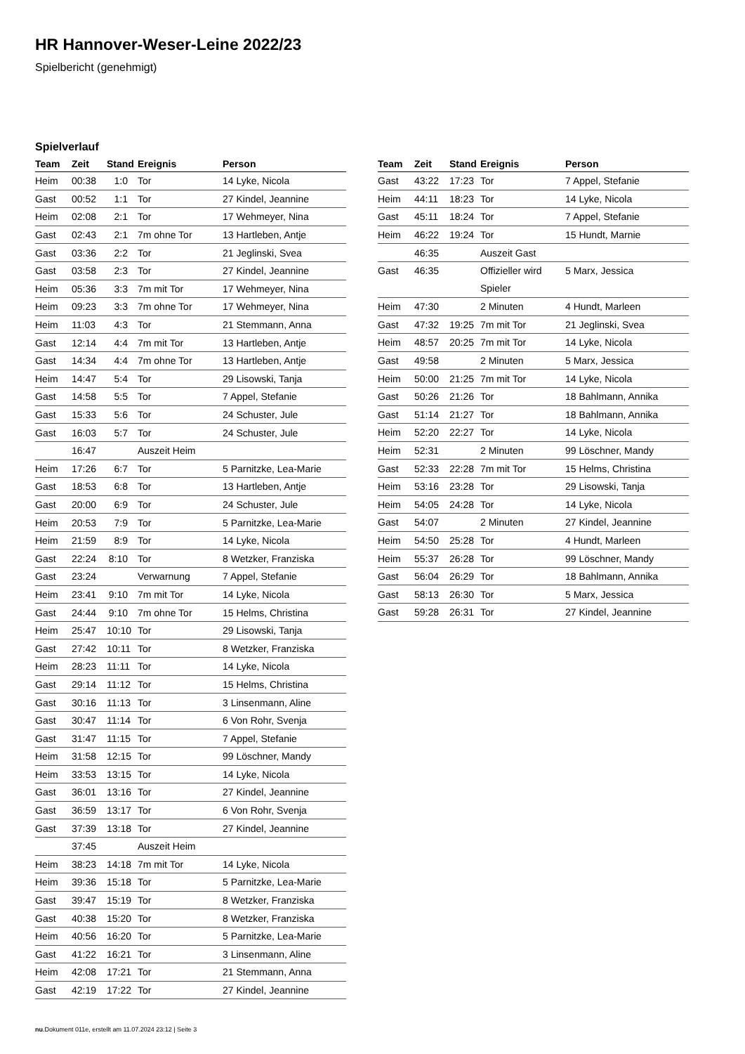HR Hannover-Weser-Leine 2022/23
Spielbericht (genehmigt)
Spielverlauf
| Team | Zeit | Stand | Ereignis | Person |
| --- | --- | --- | --- | --- |
| Heim | 00:38 | 1:0 | Tor | 14 Lyke, Nicola |
| Gast | 00:52 | 1:1 | Tor | 27 Kindel, Jeannine |
| Heim | 02:08 | 2:1 | Tor | 17 Wehmeyer, Nina |
| Gast | 02:43 | 2:1 | 7m ohne Tor | 13 Hartleben, Antje |
| Gast | 03:36 | 2:2 | Tor | 21 Jeglinski, Svea |
| Gast | 03:58 | 2:3 | Tor | 27 Kindel, Jeannine |
| Heim | 05:36 | 3:3 | 7m mit Tor | 17 Wehmeyer, Nina |
| Heim | 09:23 | 3:3 | 7m ohne Tor | 17 Wehmeyer, Nina |
| Heim | 11:03 | 4:3 | Tor | 21 Stemmann, Anna |
| Gast | 12:14 | 4:4 | 7m mit Tor | 13 Hartleben, Antje |
| Gast | 14:34 | 4:4 | 7m ohne Tor | 13 Hartleben, Antje |
| Heim | 14:47 | 5:4 | Tor | 29 Lisowski, Tanja |
| Gast | 14:58 | 5:5 | Tor | 7 Appel, Stefanie |
| Gast | 15:33 | 5:6 | Tor | 24 Schuster, Jule |
| Gast | 16:03 | 5:7 | Tor | 24 Schuster, Jule |
| | 16:47 | | Auszeit Heim | |
| Heim | 17:26 | 6:7 | Tor | 5 Parnitzke, Lea-Marie |
| Gast | 18:53 | 6:8 | Tor | 13 Hartleben, Antje |
| Gast | 20:00 | 6:9 | Tor | 24 Schuster, Jule |
| Heim | 20:53 | 7:9 | Tor | 5 Parnitzke, Lea-Marie |
| Heim | 21:59 | 8:9 | Tor | 14 Lyke, Nicola |
| Gast | 22:24 | 8:10 | Tor | 8 Wetzker, Franziska |
| Gast | 23:24 | | Verwarnung | 7 Appel, Stefanie |
| Heim | 23:41 | 9:10 | 7m mit Tor | 14 Lyke, Nicola |
| Gast | 24:44 | 9:10 | 7m ohne Tor | 15 Helms, Christina |
| Heim | 25:47 | 10:10 | Tor | 29 Lisowski, Tanja |
| Gast | 27:42 | 10:11 | Tor | 8 Wetzker, Franziska |
| Heim | 28:23 | 11:11 | Tor | 14 Lyke, Nicola |
| Gast | 29:14 | 11:12 | Tor | 15 Helms, Christina |
| Gast | 30:16 | 11:13 | Tor | 3 Linsenmann, Aline |
| Gast | 30:47 | 11:14 | Tor | 6 Von Rohr, Svenja |
| Gast | 31:47 | 11:15 | Tor | 7 Appel, Stefanie |
| Heim | 31:58 | 12:15 | Tor | 99 Löschner, Mandy |
| Heim | 33:53 | 13:15 | Tor | 14 Lyke, Nicola |
| Gast | 36:01 | 13:16 | Tor | 27 Kindel, Jeannine |
| Gast | 36:59 | 13:17 | Tor | 6 Von Rohr, Svenja |
| Gast | 37:39 | 13:18 | Tor | 27 Kindel, Jeannine |
| | 37:45 | | Auszeit Heim | |
| Heim | 38:23 | 14:18 | 7m mit Tor | 14 Lyke, Nicola |
| Heim | 39:36 | 15:18 | Tor | 5 Parnitzke, Lea-Marie |
| Gast | 39:47 | 15:19 | Tor | 8 Wetzker, Franziska |
| Gast | 40:38 | 15:20 | Tor | 8 Wetzker, Franziska |
| Heim | 40:56 | 16:20 | Tor | 5 Parnitzke, Lea-Marie |
| Gast | 41:22 | 16:21 | Tor | 3 Linsenmann, Aline |
| Heim | 42:08 | 17:21 | Tor | 21 Stemmann, Anna |
| Gast | 42:19 | 17:22 | Tor | 27 Kindel, Jeannine |
| Team | Zeit | Stand | Ereignis | Person |
| --- | --- | --- | --- | --- |
| Gast | 43:22 | 17:23 | Tor | 7 Appel, Stefanie |
| Heim | 44:11 | 18:23 | Tor | 14 Lyke, Nicola |
| Gast | 45:11 | 18:24 | Tor | 7 Appel, Stefanie |
| Heim | 46:22 | 19:24 | Tor | 15 Hundt, Marnie |
| | 46:35 | | Auszeit Gast | |
| Gast | 46:35 | | Offizieller wird Spieler | 5 Marx, Jessica |
| Heim | 47:30 | | 2 Minuten | 4 Hundt, Marleen |
| Gast | 47:32 | 19:25 | 7m mit Tor | 21 Jeglinski, Svea |
| Heim | 48:57 | 20:25 | 7m mit Tor | 14 Lyke, Nicola |
| Gast | 49:58 | | 2 Minuten | 5 Marx, Jessica |
| Heim | 50:00 | 21:25 | 7m mit Tor | 14 Lyke, Nicola |
| Gast | 50:26 | 21:26 | Tor | 18 Bahlmann, Annika |
| Gast | 51:14 | 21:27 | Tor | 18 Bahlmann, Annika |
| Heim | 52:20 | 22:27 | Tor | 14 Lyke, Nicola |
| Heim | 52:31 | | 2 Minuten | 99 Löschner, Mandy |
| Gast | 52:33 | 22:28 | 7m mit Tor | 15 Helms, Christina |
| Heim | 53:16 | 23:28 | Tor | 29 Lisowski, Tanja |
| Heim | 54:05 | 24:28 | Tor | 14 Lyke, Nicola |
| Gast | 54:07 | | 2 Minuten | 27 Kindel, Jeannine |
| Heim | 54:50 | 25:28 | Tor | 4 Hundt, Marleen |
| Heim | 55:37 | 26:28 | Tor | 99 Löschner, Mandy |
| Gast | 56:04 | 26:29 | Tor | 18 Bahlmann, Annika |
| Gast | 58:13 | 26:30 | Tor | 5 Marx, Jessica |
| Gast | 59:28 | 26:31 | Tor | 27 Kindel, Jeannine |
nu.Dokument 011e, erstellt am 11.07.2024 23:12 | Seite 3